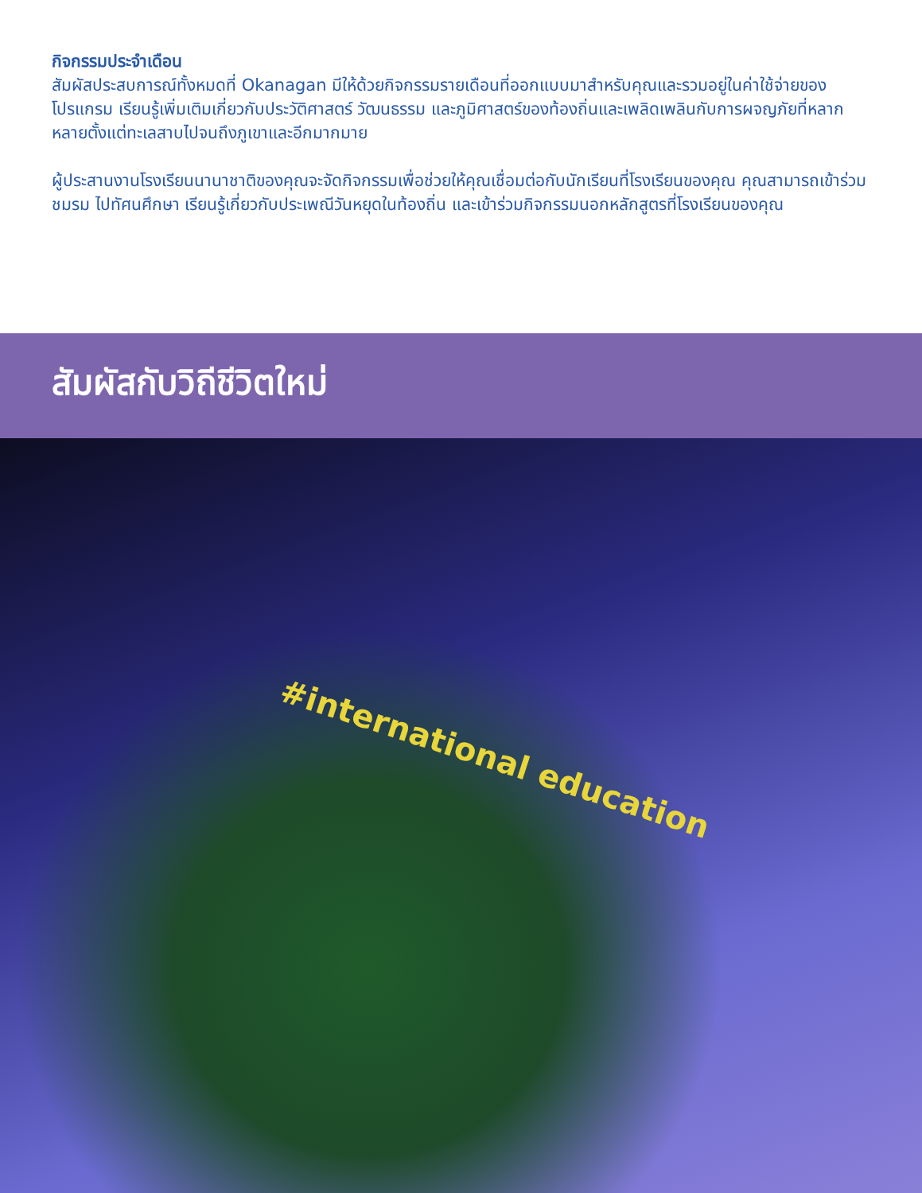กิจกรรมประจำเดือน
สัมผัสประสบการณ์ทั้งหมดที่ Okanagan มีให้ด้วยกิจกรรมรายเดือนที่ออกแบบมาสำหรับคุณและรวมอยู่ในค่าใช้จ่ายของโปรแกรม เรียนรู้เพิ่มเติมเกี่ยวกับประวัติศาสตร์ วัฒนธรรม และภูมิศาสตร์ของท้องถิ่นและเพลิดเพลินกับการผจญภัยที่หลากหลายตั้งแต่ทะเลสาบไปจนถึงภูเขาและอีกมากมาย
ผู้ประสานงานโรงเรียนนานาชาติของคุณจะจัดกิจกรรมเพื่อช่วยให้คุณเชื่อมต่อกับนักเรียนที่โรงเรียนของคุณ คุณสามารถเข้าร่วมชมรม ไปทัศนศึกษา เรียนรู้เกี่ยวกับประเพณีวันหยุดในท้องถิ่น และเข้าร่วมกิจกรรมนอกหลักสูตรที่โรงเรียนของคุณ
สัมผัสกับวิถีชีวิตใหม่
#international education